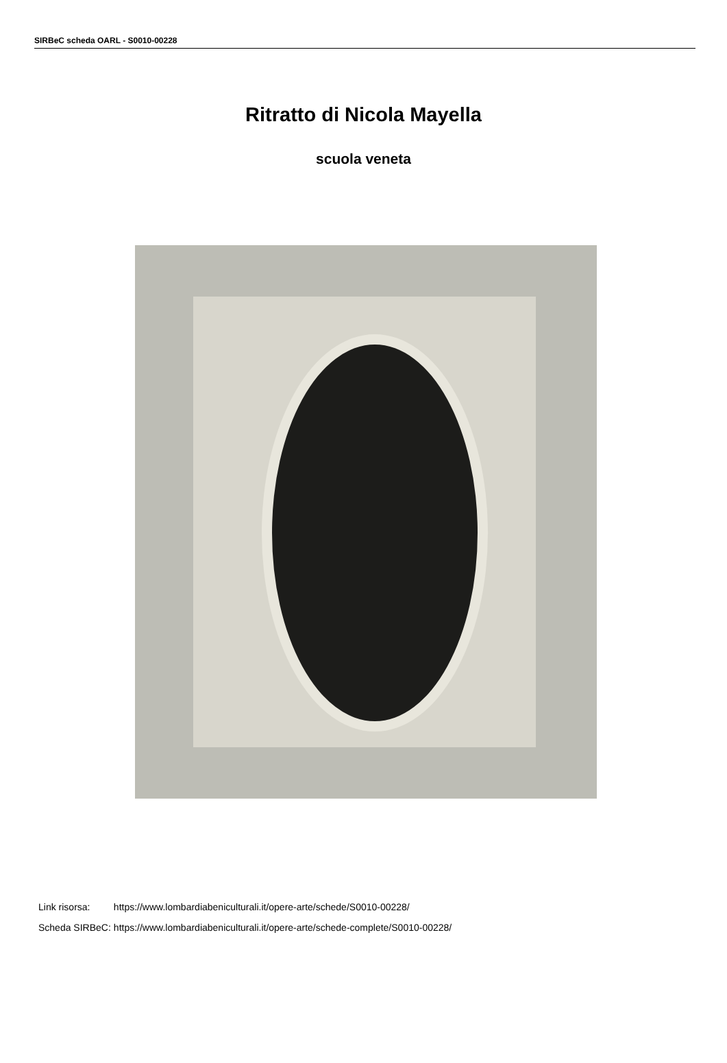SIRBeC scheda OARL - S0010-00228
Ritratto di Nicola Mayella
scuola veneta
| Link risorsa: | https://www.lombardiabeniculturali.it/opere-arte/schede/S0010-00228/ |
| Scheda SIRBeC: | https://www.lombardiabeniculturali.it/opere-arte/schede-complete/S0010-00228/ |